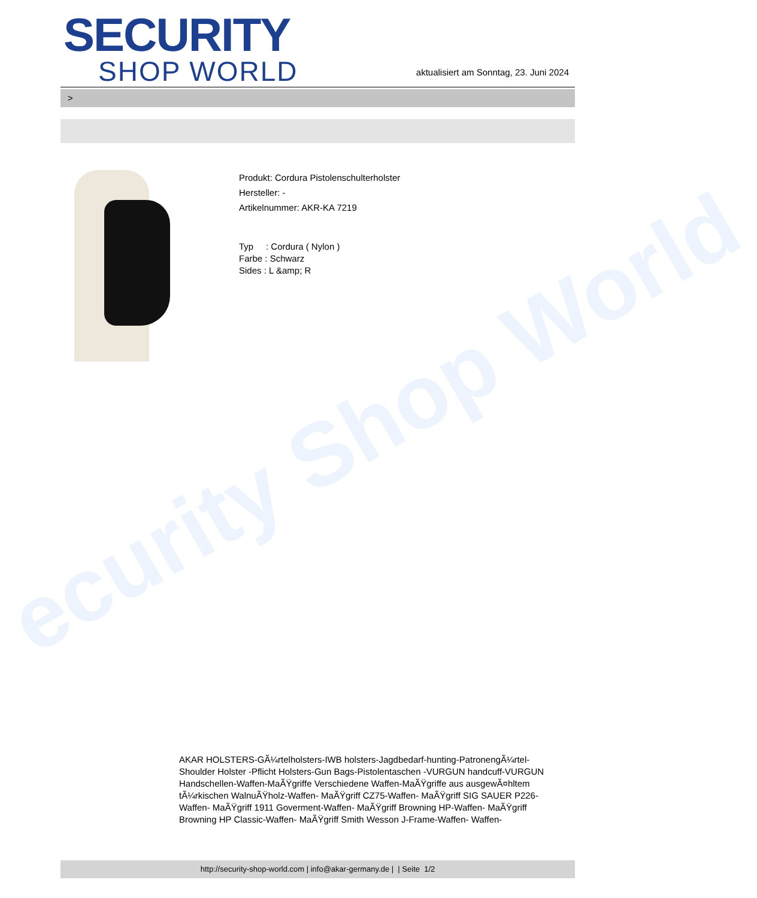ecurity Shop World
SECURITY
SHOP WORLD
aktualisiert am Sonntag, 23. Juni 2024
>
Produkt: Cordura Pistolenschulterholster
Hersteller: -
Artikelnummer: AKR-KA 7219
Typ : Cordura ( Nylon )
Farbe : Schwarz
Sides : L &amp; R
AKAR HOLSTERS-GÃ¼rtelholsters-IWB holsters-Jagdbedarf-hunting-PatronengÃ¼rtel- Shoulder Holster -Pflicht Holsters-Gun Bags-Pistolentaschen -VURGUN handcuff-VURGUN Handschellen-Waffen-MaÃŸgriffe Verschiedene Waffen-MaÃŸgriffe aus ausgewÃ¤hltem tÃ¼rkischen WalnuÃŸholz-Waffen- MaÃŸgriff CZ75-Waffen- MaÃŸgriff SIG SAUER P226-Waffen- MaÃŸgriff 1911 Goverment-Waffen- MaÃŸgriff Browning HP-Waffen- MaÃŸgriff Browning HP Classic-Waffen- MaÃŸgriff Smith Wesson J-Frame-Waffen- Waffen-
http://security-shop-world.com | info@akar-germany.de | | Seite 1/2